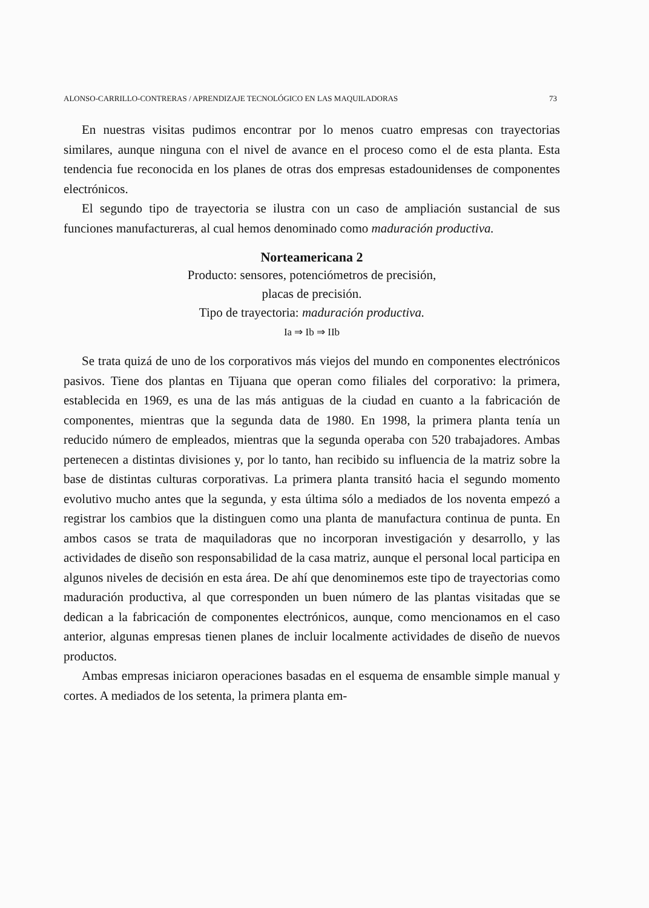ALONSO-CARRILLO-CONTRERAS / APRENDIZAJE TECNOLÓGICO EN LAS MAQUILADORAS 73
En nuestras visitas pudimos encontrar por lo menos cuatro empresas con trayectorias similares, aunque ninguna con el nivel de avance en el proceso como el de esta planta. Esta tendencia fue reconocida en los planes de otras dos empresas estadounidenses de componentes electrónicos.
El segundo tipo de trayectoria se ilustra con un caso de ampliación sustancial de sus funciones manufactureras, al cual hemos denominado como maduración productiva.
Norteamericana 2
Producto: sensores, potenciómetros de precisión,
placas de precisión.
Tipo de trayectoria: maduración productiva.
Ia ⇒ Ib ⇒ IIb
Se trata quizá de uno de los corporativos más viejos del mundo en componentes electrónicos pasivos. Tiene dos plantas en Tijuana que operan como filiales del corporativo: la primera, establecida en 1969, es una de las más antiguas de la ciudad en cuanto a la fabricación de componentes, mientras que la segunda data de 1980. En 1998, la primera planta tenía un reducido número de empleados, mientras que la segunda operaba con 520 trabajadores. Ambas pertenecen a distintas divisiones y, por lo tanto, han recibido su influencia de la matriz sobre la base de distintas culturas corporativas. La primera planta transitó hacia el segundo momento evolutivo mucho antes que la segunda, y esta última sólo a mediados de los noventa empezó a registrar los cambios que la distinguen como una planta de manufactura continua de punta. En ambos casos se trata de maquiladoras que no incorporan investigación y desarrollo, y las actividades de diseño son responsabilidad de la casa matriz, aunque el personal local participa en algunos niveles de decisión en esta área. De ahí que denominemos este tipo de trayectorias como maduración productiva, al que corresponden un buen número de las plantas visitadas que se dedican a la fabricación de componentes electrónicos, aunque, como mencionamos en el caso anterior, algunas empresas tienen planes de incluir localmente actividades de diseño de nuevos productos.
Ambas empresas iniciaron operaciones basadas en el esquema de ensamble simple manual y cortes. A mediados de los setenta, la primera planta em-